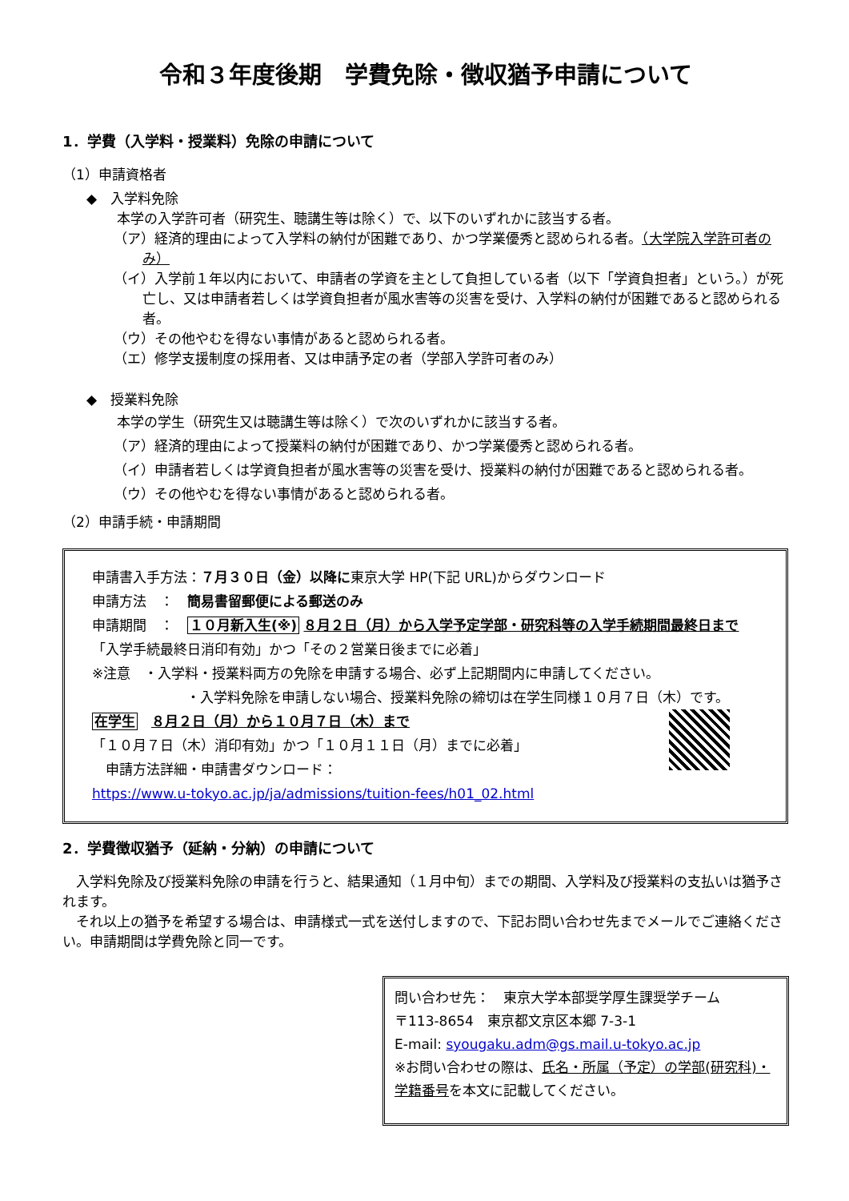令和３年度後期　学費免除・徴収猶予申請について
1．学費（入学料・授業料）免除の申請について
（1）申請資格者
◆　入学料免除
本学の入学許可者（研究生、聴講生等は除く）で、以下のいずれかに該当する者。
（ア）経済的理由によって入学料の納付が困難であり、かつ学業優秀と認められる者。（大学院入学許可者のみ）
（イ）入学前１年以内において、申請者の学資を主として負担している者（以下「学資負担者」という。）が死亡し、又は申請者若しくは学資負担者が風水害等の災害を受け、入学料の納付が困難であると認められる者。
（ウ）その他やむを得ない事情があると認められる者。
（エ）修学支援制度の採用者、又は申請予定の者（学部入学許可者のみ）
◆　授業料免除
本学の学生（研究生又は聴講生等は除く）で次のいずれかに該当する者。
（ア）経済的理由によって授業料の納付が困難であり、かつ学業優秀と認められる者。
（イ）申請者若しくは学資負担者が風水害等の災害を受け、授業料の納付が困難であると認められる者。
（ウ）その他やむを得ない事情があると認められる者。
（2）申請手続・申請期間
申請書入手方法：７月３０日（金）以降に東京大学 HP(下記 URL)からダウンロード
申請方法　：　簡易書留郵便による郵送のみ
申請期間　：　１０月新入生(※) ８月２日（月）から入学予定学部・研究科等の入学手続期間最終日まで
「入学手続最終日消印有効」かつ「その２営業日後までに必着」
※注意　・入学料・授業料両方の免除を申請する場合、必ず上記期間内に申請してください。
・入学料免除を申請しない場合、授業料免除の締切は在学生同様１０月７日（木）です。
在学生　８月２日（月）から１０月７日（木）まで
「１０月７日（木）消印有効」かつ「１０月１１日（月）までに必着」
　申請方法詳細・申請書ダウンロード：
https://www.u-tokyo.ac.jp/ja/admissions/tuition-fees/h01_02.html
2．学費徴収猶予（延納・分納）の申請について
　入学料免除及び授業料免除の申請を行うと、結果通知（１月中旬）までの期間、入学料及び授業料の支払いは猶予されます。
　それ以上の猶予を希望する場合は、申請様式一式を送付しますので、下記お問い合わせ先までメールでご連絡ください。申請期間は学費免除と同一です。
問い合わせ先：　東京大学本部奨学厚生課奨学チーム
〒113-8654　東京都文京区本郷 7-3-1
E-mail: syougaku.adm@gs.mail.u-tokyo.ac.jp
※お問い合わせの際は、氏名・所属（予定）の学部(研究科)・学籍番号を本文に記載してください。